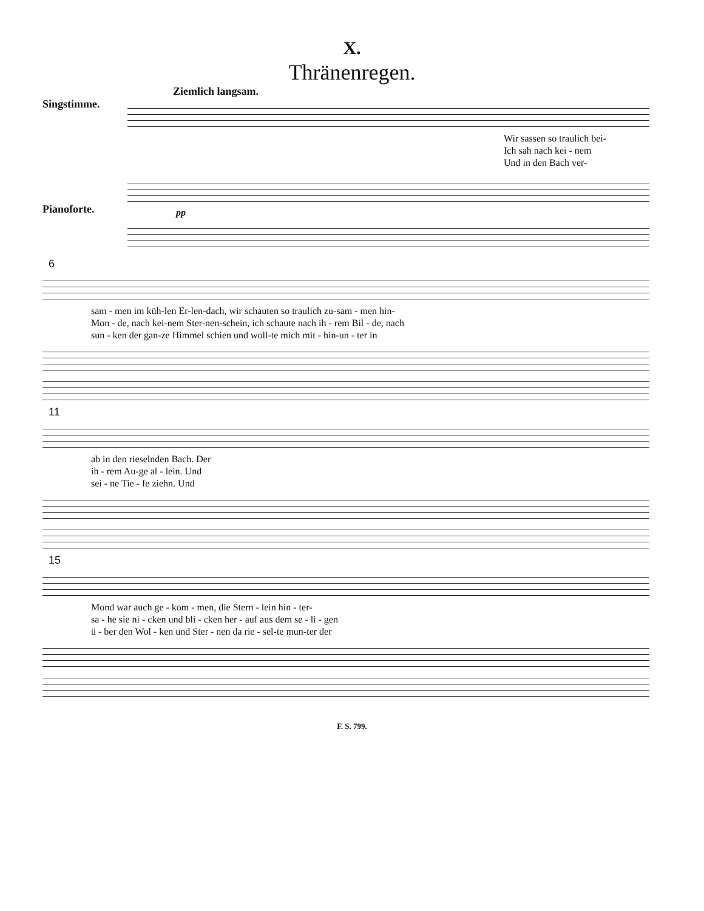X.
Thränenregen.
Ziemlich langsam.
Singstimme.
Wir sassen so traulich bei-
Ich sah nach kei - nem
Und in den Bach ver-
Pianoforte.
pp
6
sam - men im küh-len Er-len-dach, wir schauten so traulich zu-sam - men hin-
Mon - de, nach kei-nem Ster-nen-schein, ich schaute nach ih - rem Bil - de, nach
sun - ken der gan-ze Himmel schien und woll-te mich mit - hin-un - ter in
11
ab in den rieselnden Bach. Der
ih - rem Au-ge al - lein. Und
sei - ne Tie - fe ziehn. Und
15
Mond war auch ge - kom - men, die Stern - lein hin - ter-
sa - he sie ni - cken und bli - cken her - auf aus dem se - li - gen
ü - ber den Wol - ken und Ster - nen da rie - sel-te mun-ter der
F. S. 799.